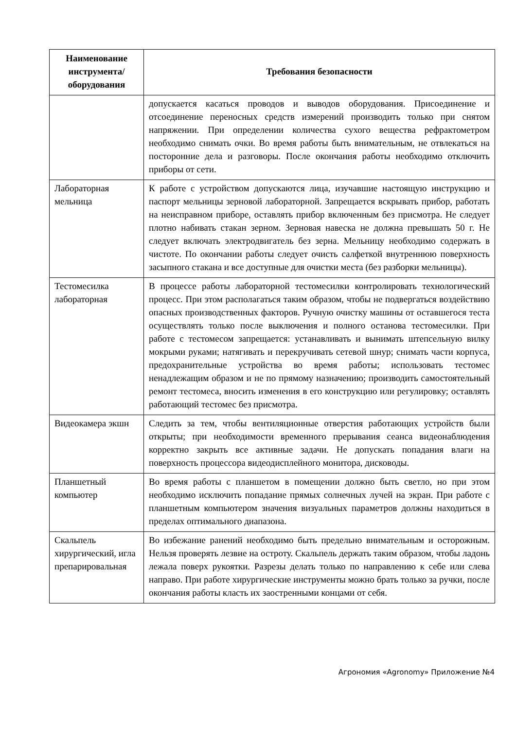| Наименование инструмента/ оборудования | Требования безопасности |
| --- | --- |
| | допускается касаться проводов и выводов оборудования. Присоединение и отсоединение переносных средств измерений производить только при снятом напряжении. При определении количества сухого вещества рефрактометром необходимо снимать очки. Во время работы быть внимательным, не отвлекаться на посторонние дела и разговоры. После окончания работы необходимо отключить приборы от сети. |
| Лабораторная мельница | К работе с устройством допускаются лица, изучавшие настоящую инструкцию и паспорт мельницы зерновой лабораторной. Запрещается вскрывать прибор, работать на неисправном приборе, оставлять прибор включенным без присмотра. Не следует плотно набивать стакан зерном. Зерновая навеска не должна превышать 50 г. Не следует включать электродвигатель без зерна. Мельницу необходимо содержать в чистоте. По окончании работы следует очисть салфеткой внутреннюю поверхность засыпного стакана и все доступные для очистки места (без разборки мельницы). |
| Тестомесилка лабораторная | В процессе работы лабораторной тестомесилки контролировать технологический процесс. При этом располагаться таким образом, чтобы не подвергаться воздействию опасных производственных факторов. Ручную очистку машины от оставшегося теста осуществлять только после выключения и полного останова тестомесилки. При работе с тестомесом запрещается: устанавливать и вынимать штепсельную вилку мокрыми руками; натягивать и перекручивать сетевой шнур; снимать части корпуса, предохранительные устройства во время работы; использовать тестомес ненадлежащим образом и не по прямому назначению; производить самостоятельный ремонт тестомеса, вносить изменения в его конструкцию или регулировку; оставлять работающий тестомес без присмотра. |
| Видеокамера экшн | Следить за тем, чтобы вентиляционные отверстия работающих устройств были открыты; при необходимости временного прерывания сеанса видеонаблюдения корректно закрыть все активные задачи. Не допускать попадания влаги на поверхность процессора видеодисплейного монитора, дисководы. |
| Планшетный компьютер | Во время работы с планшетом в помещении должно быть светло, но при этом необходимо исключить попадание прямых солнечных лучей на экран. При работе с планшетным компьютером значения визуальных параметров должны находиться в пределах оптимального диапазона. |
| Скальпель хирургический, игла препарировальная | Во избежание ранений необходимо быть предельно внимательным и осторожным. Нельзя проверять лезвие на остроту. Скальпель держать таким образом, чтобы ладонь лежала поверх рукоятки. Разрезы делать только по направлению к себе или слева направо. При работе хирургические инструменты можно брать только за ручки, после окончания работы класть их заостренными концами от себя. |
Агрономия «Agronomy» Приложение №4